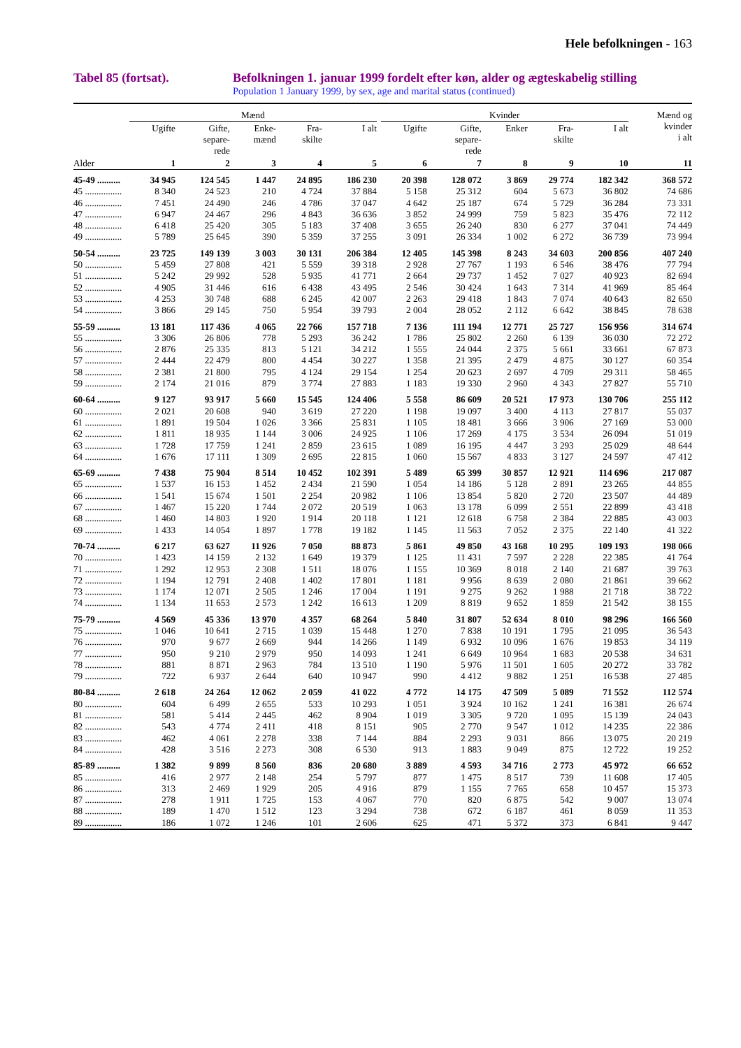Hele befolkningen - 163
Tabel 85 (fortsat). Befolkningen 1. januar 1999 fordelt efter køn, alder og ægteskabelig stilling
Population 1 January 1999, by sex, age and marital status (continued)
| | Mænd | | | | | | Kvinder | | | | | Mænd og kvinder i alt |
| --- | --- | --- | --- | --- | --- | --- | --- | --- | --- | --- | --- | --- |
| | Ugifte | Gifte, separe- rede | Enke- mænd | Fra- skilte | I alt | | Ugifte | Gifte, separe- rede | Enker | Fra- skilte | I alt | |
| Alder | 1 | 2 | 3 | 4 | 5 | | 6 | 7 | 8 | 9 | 10 | 11 |
| 45-49 .......... | 34 945 | 124 545 | 1 447 | 24 895 | 186 230 | | 20 398 | 128 072 | 3 869 | 29 774 | 182 342 | 368 572 |
| 45 ................ | 8 340 | 24 523 | 210 | 4 724 | 37 884 | | 5 158 | 25 312 | 604 | 5 673 | 36 802 | 74 686 |
| 46 ................ | 7 451 | 24 490 | 246 | 4 786 | 37 047 | | 4 642 | 25 187 | 674 | 5 729 | 36 284 | 73 331 |
| 47 ................ | 6 947 | 24 467 | 296 | 4 843 | 36 636 | | 3 852 | 24 999 | 759 | 5 823 | 35 476 | 72 112 |
| 48 ................ | 6 418 | 25 420 | 305 | 5 183 | 37 408 | | 3 655 | 26 240 | 830 | 6 277 | 37 041 | 74 449 |
| 49 ................ | 5 789 | 25 645 | 390 | 5 359 | 37 255 | | 3 091 | 26 334 | 1 002 | 6 272 | 36 739 | 73 994 |
| 50-54 .......... | 23 725 | 149 139 | 3 003 | 30 131 | 206 384 | | 12 405 | 145 398 | 8 243 | 34 603 | 200 856 | 407 240 |
| 50 ................ | 5 459 | 27 808 | 421 | 5 559 | 39 318 | | 2 928 | 27 767 | 1 193 | 6 546 | 38 476 | 77 794 |
| 51 ................ | 5 242 | 29 992 | 528 | 5 935 | 41 771 | | 2 664 | 29 737 | 1 452 | 7 027 | 40 923 | 82 694 |
| 52 ................ | 4 905 | 31 446 | 616 | 6 438 | 43 495 | | 2 546 | 30 424 | 1 643 | 7 314 | 41 969 | 85 464 |
| 53 ................ | 4 253 | 30 748 | 688 | 6 245 | 42 007 | | 2 263 | 29 418 | 1 843 | 7 074 | 40 643 | 82 650 |
| 54 ................ | 3 866 | 29 145 | 750 | 5 954 | 39 793 | | 2 004 | 28 052 | 2 112 | 6 642 | 38 845 | 78 638 |
| 55-59 .......... | 13 181 | 117 436 | 4 065 | 22 766 | 157 718 | | 7 136 | 111 194 | 12 771 | 25 727 | 156 956 | 314 674 |
| 55 ................ | 3 306 | 26 806 | 778 | 5 293 | 36 242 | | 1 786 | 25 802 | 2 260 | 6 139 | 36 030 | 72 272 |
| 56 ................ | 2 876 | 25 335 | 813 | 5 121 | 34 212 | | 1 555 | 24 044 | 2 375 | 5 661 | 33 661 | 67 873 |
| 57 ................ | 2 444 | 22 479 | 800 | 4 454 | 30 227 | | 1 358 | 21 395 | 2 479 | 4 875 | 30 127 | 60 354 |
| 58 ................ | 2 381 | 21 800 | 795 | 4 124 | 29 154 | | 1 254 | 20 623 | 2 697 | 4 709 | 29 311 | 58 465 |
| 59 ................ | 2 174 | 21 016 | 879 | 3 774 | 27 883 | | 1 183 | 19 330 | 2 960 | 4 343 | 27 827 | 55 710 |
| 60-64 .......... | 9 127 | 93 917 | 5 660 | 15 545 | 124 406 | | 5 558 | 86 609 | 20 521 | 17 973 | 130 706 | 255 112 |
| 60 ................ | 2 021 | 20 608 | 940 | 3 619 | 27 220 | | 1 198 | 19 097 | 3 400 | 4 113 | 27 817 | 55 037 |
| 61 ................ | 1 891 | 19 504 | 1 026 | 3 366 | 25 831 | | 1 105 | 18 481 | 3 666 | 3 906 | 27 169 | 53 000 |
| 62 ................ | 1 811 | 18 935 | 1 144 | 3 006 | 24 925 | | 1 106 | 17 269 | 4 175 | 3 534 | 26 094 | 51 019 |
| 63 ................ | 1 728 | 17 759 | 1 241 | 2 859 | 23 615 | | 1 089 | 16 195 | 4 447 | 3 293 | 25 029 | 48 644 |
| 64 ................ | 1 676 | 17 111 | 1 309 | 2 695 | 22 815 | | 1 060 | 15 567 | 4 833 | 3 127 | 24 597 | 47 412 |
| 65-69 .......... | 7 438 | 75 904 | 8 514 | 10 452 | 102 391 | | 5 489 | 65 399 | 30 857 | 12 921 | 114 696 | 217 087 |
| 65 ................ | 1 537 | 16 153 | 1 452 | 2 434 | 21 590 | | 1 054 | 14 186 | 5 128 | 2 891 | 23 265 | 44 855 |
| 66 ................ | 1 541 | 15 674 | 1 501 | 2 254 | 20 982 | | 1 106 | 13 854 | 5 820 | 2 720 | 23 507 | 44 489 |
| 67 ................ | 1 467 | 15 220 | 1 744 | 2 072 | 20 519 | | 1 063 | 13 178 | 6 099 | 2 551 | 22 899 | 43 418 |
| 68 ................ | 1 460 | 14 803 | 1 920 | 1 914 | 20 118 | | 1 121 | 12 618 | 6 758 | 2 384 | 22 885 | 43 003 |
| 69 ................ | 1 433 | 14 054 | 1 897 | 1 778 | 19 182 | | 1 145 | 11 563 | 7 052 | 2 375 | 22 140 | 41 322 |
| 70-74 .......... | 6 217 | 63 627 | 11 926 | 7 050 | 88 873 | | 5 861 | 49 850 | 43 168 | 10 295 | 109 193 | 198 066 |
| 70 ................ | 1 423 | 14 159 | 2 132 | 1 649 | 19 379 | | 1 125 | 11 431 | 7 597 | 2 228 | 22 385 | 41 764 |
| 71 ................ | 1 292 | 12 953 | 2 308 | 1 511 | 18 076 | | 1 155 | 10 369 | 8 018 | 2 140 | 21 687 | 39 763 |
| 72 ................ | 1 194 | 12 791 | 2 408 | 1 402 | 17 801 | | 1 181 | 9 956 | 8 639 | 2 080 | 21 861 | 39 662 |
| 73 ................ | 1 174 | 12 071 | 2 505 | 1 246 | 17 004 | | 1 191 | 9 275 | 9 262 | 1 988 | 21 718 | 38 722 |
| 74 ................ | 1 134 | 11 653 | 2 573 | 1 242 | 16 613 | | 1 209 | 8 819 | 9 652 | 1 859 | 21 542 | 38 155 |
| 75-79 .......... | 4 569 | 45 336 | 13 970 | 4 357 | 68 264 | | 5 840 | 31 807 | 52 634 | 8 010 | 98 296 | 166 560 |
| 75 ................ | 1 046 | 10 641 | 2 715 | 1 039 | 15 448 | | 1 270 | 7 838 | 10 191 | 1 795 | 21 095 | 36 543 |
| 76 ................ | 970 | 9 677 | 2 669 | 944 | 14 266 | | 1 149 | 6 932 | 10 096 | 1 676 | 19 853 | 34 119 |
| 77 ................ | 950 | 9 210 | 2 979 | 950 | 14 093 | | 1 241 | 6 649 | 10 964 | 1 683 | 20 538 | 34 631 |
| 78 ................ | 881 | 8 871 | 2 963 | 784 | 13 510 | | 1 190 | 5 976 | 11 501 | 1 605 | 20 272 | 33 782 |
| 79 ................ | 722 | 6 937 | 2 644 | 640 | 10 947 | | 990 | 4 412 | 9 882 | 1 251 | 16 538 | 27 485 |
| 80-84 .......... | 2 618 | 24 264 | 12 062 | 2 059 | 41 022 | | 4 772 | 14 175 | 47 509 | 5 089 | 71 552 | 112 574 |
| 80 ................ | 604 | 6 499 | 2 655 | 533 | 10 293 | | 1 051 | 3 924 | 10 162 | 1 241 | 16 381 | 26 674 |
| 81 ................ | 581 | 5 414 | 2 445 | 462 | 8 904 | | 1 019 | 3 305 | 9 720 | 1 095 | 15 139 | 24 043 |
| 82 ................ | 543 | 4 774 | 2 411 | 418 | 8 151 | | 905 | 2 770 | 9 547 | 1 012 | 14 235 | 22 386 |
| 83 ................ | 462 | 4 061 | 2 278 | 338 | 7 144 | | 884 | 2 293 | 9 031 | 866 | 13 075 | 20 219 |
| 84 ................ | 428 | 3 516 | 2 273 | 308 | 6 530 | | 913 | 1 883 | 9 049 | 875 | 12 722 | 19 252 |
| 85-89 .......... | 1 382 | 9 899 | 8 560 | 836 | 20 680 | | 3 889 | 4 593 | 34 716 | 2 773 | 45 972 | 66 652 |
| 85 ................ | 416 | 2 977 | 2 148 | 254 | 5 797 | | 877 | 1 475 | 8 517 | 739 | 11 608 | 17 405 |
| 86 ................ | 313 | 2 469 | 1 929 | 205 | 4 916 | | 879 | 1 155 | 7 765 | 658 | 10 457 | 15 373 |
| 87 ................ | 278 | 1 911 | 1 725 | 153 | 4 067 | | 770 | 820 | 6 875 | 542 | 9 007 | 13 074 |
| 88 ................ | 189 | 1 470 | 1 512 | 123 | 3 294 | | 738 | 672 | 6 187 | 461 | 8 059 | 11 353 |
| 89 ................ | 186 | 1 072 | 1 246 | 101 | 2 606 | | 625 | 471 | 5 372 | 373 | 6 841 | 9 447 |